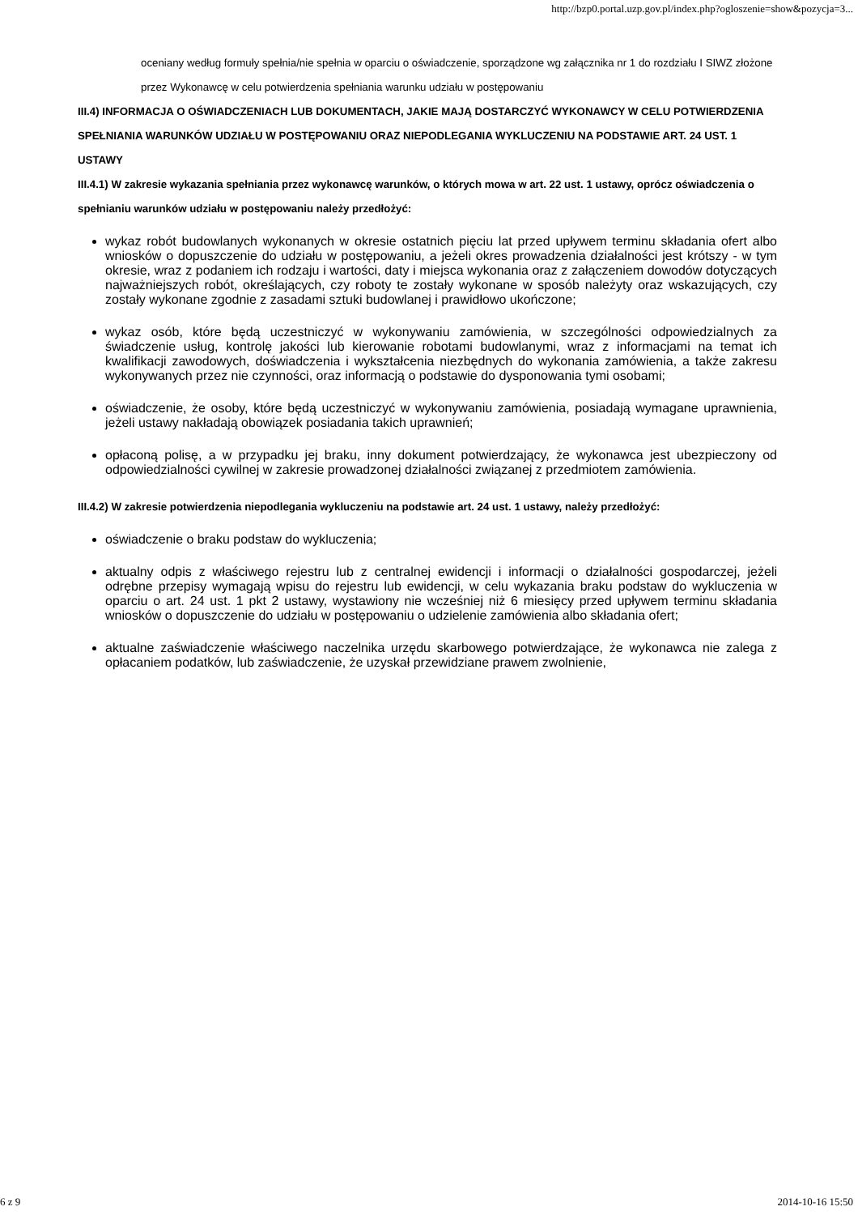http://bzp0.portal.uzp.gov.pl/index.php?ogloszenie=show&pozycja=3...
oceniany według formuły spełnia/nie spełnia w oparciu o oświadczenie, sporządzone wg załącznika nr 1 do rozdziału I SIWZ złożone przez Wykonawcę w celu potwierdzenia spełniania warunku udziału w postępowaniu
III.4) INFORMACJA O OŚWIADCZENIACH LUB DOKUMENTACH, JAKIE MAJĄ DOSTARCZYĆ WYKONAWCY W CELU POTWIERDZENIA SPEŁNIANIA WARUNKÓW UDZIAŁU W POSTĘPOWANIU ORAZ NIEPODLEGANIA WYKLUCZENIU NA PODSTAWIE ART. 24 UST. 1 USTAWY
III.4.1) W zakresie wykazania spełniania przez wykonawcę warunków, o których mowa w art. 22 ust. 1 ustawy, oprócz oświadczenia o spełnianiu warunków udziału w postępowaniu należy przedłożyć:
wykaz robót budowlanych wykonanych w okresie ostatnich pięciu lat przed upływem terminu składania ofert albo wniosków o dopuszczenie do udziału w postępowaniu, a jeżeli okres prowadzenia działalności jest krótszy - w tym okresie, wraz z podaniem ich rodzaju i wartości, daty i miejsca wykonania oraz z załączeniem dowodów dotyczących najważniejszych robót, określających, czy roboty te zostały wykonane w sposób należyty oraz wskazujących, czy zostały wykonane zgodnie z zasadami sztuki budowlanej i prawidłowo ukończone;
wykaz osób, które będą uczestniczyć w wykonywaniu zamówienia, w szczególności odpowiedzialnych za świadczenie usług, kontrolę jakości lub kierowanie robotami budowlanymi, wraz z informacjami na temat ich kwalifikacji zawodowych, doświadczenia i wykształcenia niezbędnych do wykonania zamówienia, a także zakresu wykonywanych przez nie czynności, oraz informacją o podstawie do dysponowania tymi osobami;
oświadczenie, że osoby, które będą uczestniczyć w wykonywaniu zamówienia, posiadają wymagane uprawnienia, jeżeli ustawy nakładają obowiązek posiadania takich uprawnień;
opłaconą polisę, a w przypadku jej braku, inny dokument potwierdzający, że wykonawca jest ubezpieczony od odpowiedzialności cywilnej w zakresie prowadzonej działalności związanej z przedmiotem zamówienia.
III.4.2) W zakresie potwierdzenia niepodlegania wykluczeniu na podstawie art. 24 ust. 1 ustawy, należy przedłożyć:
oświadczenie o braku podstaw do wykluczenia;
aktualny odpis z właściwego rejestru lub z centralnej ewidencji i informacji o działalności gospodarczej, jeżeli odrębne przepisy wymagają wpisu do rejestru lub ewidencji, w celu wykazania braku podstaw do wykluczenia w oparciu o art. 24 ust. 1 pkt 2 ustawy, wystawiony nie wcześniej niż 6 miesięcy przed upływem terminu składania wniosków o dopuszczenie do udziału w postępowaniu o udzielenie zamówienia albo składania ofert;
aktualne zaświadczenie właściwego naczelnika urzędu skarbowego potwierdzające, że wykonawca nie zalega z opłacaniem podatków, lub zaświadczenie, że uzyskał przewidziane prawem zwolnienie,
6 z 9 2014-10-16 15:50